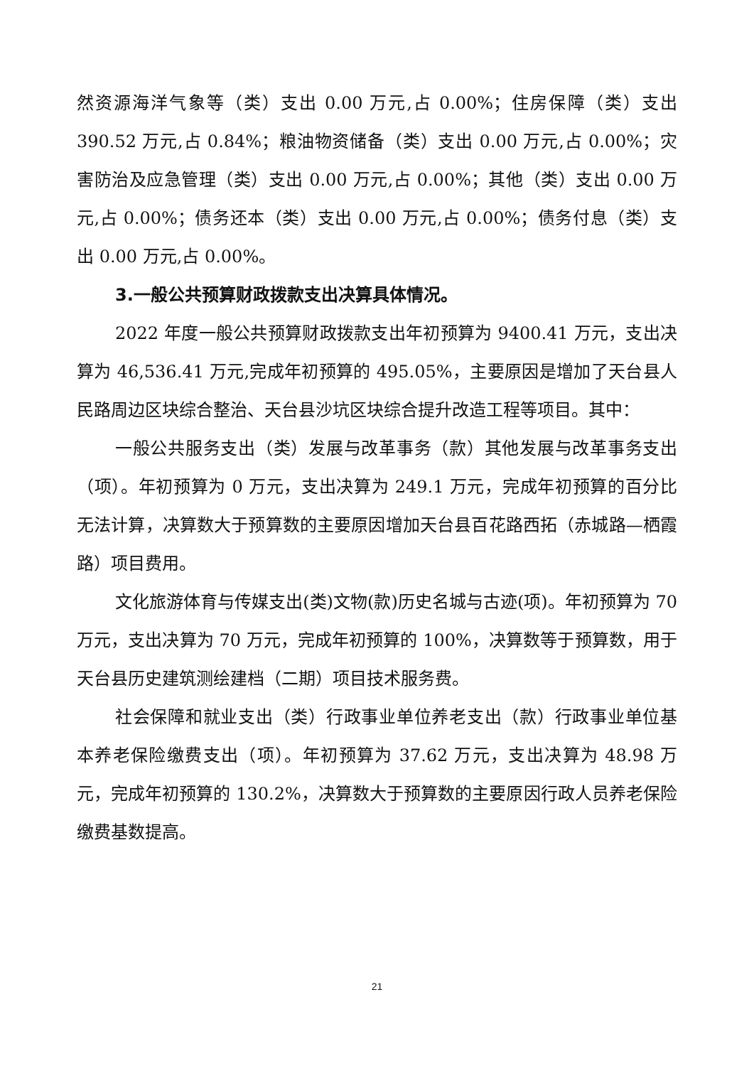然资源海洋气象等（类）支出 0.00 万元,占 0.00%；住房保障（类）支出 390.52 万元,占 0.84%；粮油物资储备（类）支出 0.00 万元,占 0.00%；灾害防治及应急管理（类）支出 0.00 万元,占 0.00%；其他（类）支出 0.00 万元,占 0.00%；债务还本（类）支出 0.00 万元,占 0.00%；债务付息（类）支出 0.00 万元,占 0.00%。
3.一般公共预算财政拨款支出决算具体情况。
2022 年度一般公共预算财政拨款支出年初预算为 9400.41 万元，支出决算为 46,536.41 万元,完成年初预算的 495.05%，主要原因是增加了天台县人民路周边区块综合整治、天台县沙坑区块综合提升改造工程等项目。其中：
一般公共服务支出（类）发展与改革事务（款）其他发展与改革事务支出（项）。年初预算为 0 万元，支出决算为 249.1 万元，完成年初预算的百分比无法计算，决算数大于预算数的主要原因增加天台县百花路西拓（赤城路—栖霞路）项目费用。
文化旅游体育与传媒支出(类)文物(款)历史名城与古迹(项)。年初预算为 70 万元，支出决算为 70 万元，完成年初预算的 100%，决算数等于预算数，用于天台县历史建筑测绘建档（二期）项目技术服务费。
社会保障和就业支出（类）行政事业单位养老支出（款）行政事业单位基本养老保险缴费支出（项）。年初预算为 37.62 万元，支出决算为 48.98 万元，完成年初预算的 130.2%，决算数大于预算数的主要原因行政人员养老保险缴费基数提高。
21